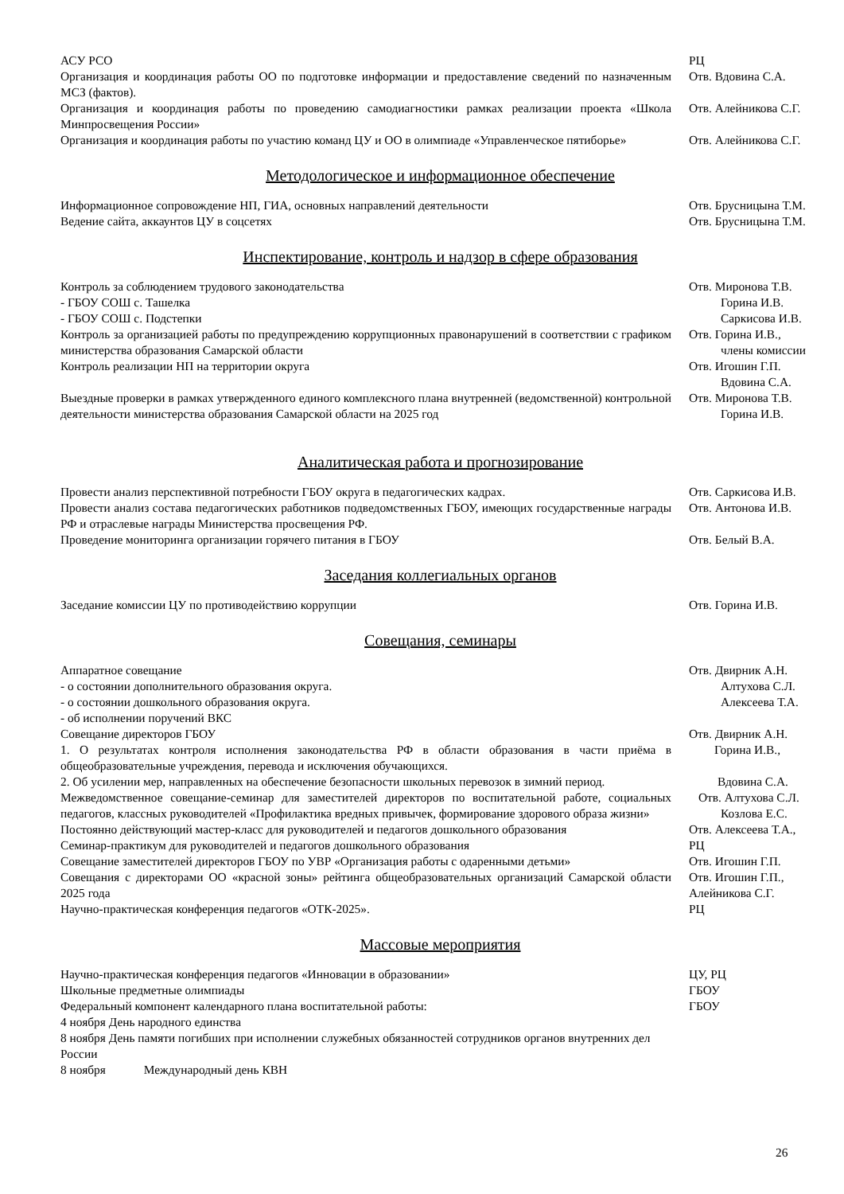| АСУ РСО | РЦ |
| Организация и координация работы ОО по подготовке информации и предоставление сведений по назначенным МСЗ (фактов). | Отв. Вдовина С.А. |
| Организация и координация работы по проведению самодиагностики рамках реализации проекта «Школа Минпросвещения России» | Отв. Алейникова С.Г. |
| Организация и координация работы по участию команд ЦУ и ОО в олимпиаде «Управленческое пятиборье» | Отв. Алейникова С.Г. |
Методологическое и информационное обеспечение
| Информационное сопровождение НП, ГИА, основных направлений деятельности | Отв. Брусницына Т.М. |
| Ведение сайта, аккаунтов ЦУ в соцсетях | Отв. Брусницына Т.М. |
Инспектирование, контроль и надзор в сфере образования
| Контроль за соблюдением трудового законодательства | Отв. Миронова Т.В. |
| - ГБОУ СОШ с. Ташелка | Горина И.В. |
| - ГБОУ СОШ с. Подстепки | Саркисова И.В. |
| Контроль за организацией работы по предупреждению коррупционных правонарушений в соответствии с графиком министерства образования Самарской области | Отв. Горина И.В., члены комиссии |
| Контроль реализации НП на территории округа | Отв. Игошин Г.П. Вдовина С.А. |
| Выездные проверки в рамках утвержденного единого комплексного плана внутренней (ведомственной) контрольной деятельности министерства образования Самарской области на 2025 год | Отв. Миронова Т.В. Горина И.В. |
Аналитическая работа и прогнозирование
| Провести анализ перспективной потребности ГБОУ округа в педагогических кадрах. | Отв. Саркисова И.В. |
| Провести анализ состава педагогических работников подведомственных ГБОУ, имеющих государственные награды РФ и отраслевые награды Министерства просвещения РФ. | Отв. Антонова И.В. |
| Проведение мониторинга организации горячего питания в ГБОУ | Отв. Белый В.А. |
Заседания коллегиальных органов
| Заседание комиссии ЦУ по противодействию коррупции | Отв. Горина И.В. |
Совещания, семинары
| Аппаратное совещание | Отв. Двирник А.Н. |
| - о состоянии дополнительного образования округа. | Алтухова С.Л. |
| - о состоянии дошкольного образования округа. | Алексеева Т.А. |
| - об исполнении поручений ВКС | |
| Совещание директоров ГБОУ | Отв. Двирник А.Н. |
| 1. О результатах контроля исполнения законодательства РФ в области образования в части приёма в общеобразовательные учреждения, перевода и исключения обучающихся. | Горина И.В., |
| 2. Об усилении мер, направленных на обеспечение безопасности школьных перевозок в зимний период. | Вдовина С.А. |
| Межведомственное совещание-семинар для заместителей директоров по воспитательной работе, социальных педагогов, классных руководителей «Профилактика вредных привычек, формирование здорового образа жизни» | Отв. Алтухова С.Л. Козлова Е.С. |
| Постоянно действующий мастер-класс для руководителей и педагогов дошкольного образования | Отв. Алексеева Т.А., |
| Семинар-практикум для руководителей и педагогов дошкольного образования | РЦ |
| Совещание заместителей директоров ГБОУ по УВР «Организация работы с одаренными детьми» | Отв. Игошин Г.П. |
| Совещания с директорами ОО «красной зоны» рейтинга общеобразовательных организаций Самарской области 2025 года | Отв. Игошин Г.П., Алейникова С.Г. |
| Научно-практическая конференция педагогов «ОТК-2025». | РЦ |
Массовые мероприятия
| Научно-практическая конференция педагогов «Инновации в образовании» | ЦУ, РЦ |
| Школьные предметные олимпиады | ГБОУ |
| Федеральный компонент календарного плана воспитательной работы: | ГБОУ |
| 4 ноября День народного единства | |
| 8 ноября День памяти погибших при исполнении служебных обязанностей сотрудников органов внутренних дел России | |
| 8 ноября Международный день КВН | |
26